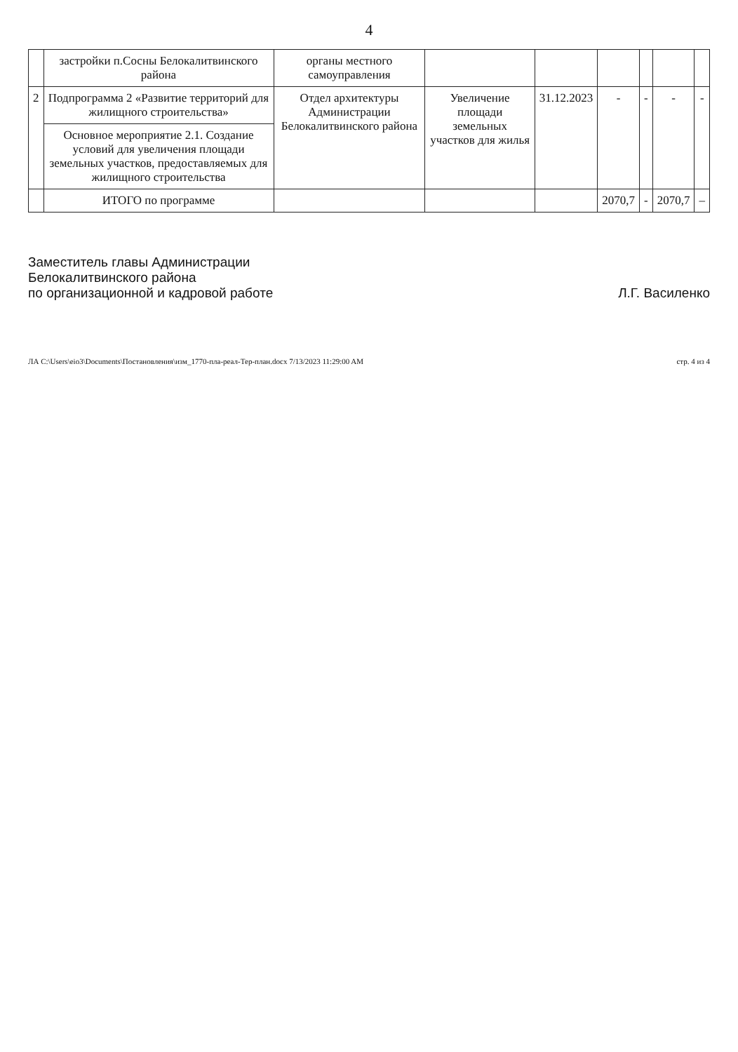4
| | застройки п.Сосны Белокалитвинского района | органы местного самоуправления | | | | | | |
| 2 | Подпрограмма 2 «Развитие территорий для жилищного строительства» | Отдел архитектуры Администрации Белокалитвинского района | Увеличение площади земельных участков для жилья | 31.12.2023 | - | - | - | - |
| | Основное мероприятие 2.1. Создание условий для увеличения площади земельных участков, предоставляемых для жилищного строительства | | | | | | | |
| | ИТОГО по программе | | | | 2070,7 | - | 2070,7 | – |
Заместитель главы Администрации
Белокалитвинского района
по организационной и кадровой работе
Л.Г. Василенко
ЛА C:\Users\eio3\Documents\Постановления\изм_1770-пла-реал-Тер-план.docx 7/13/2023 11:29:00 AM стр. 4 из 4